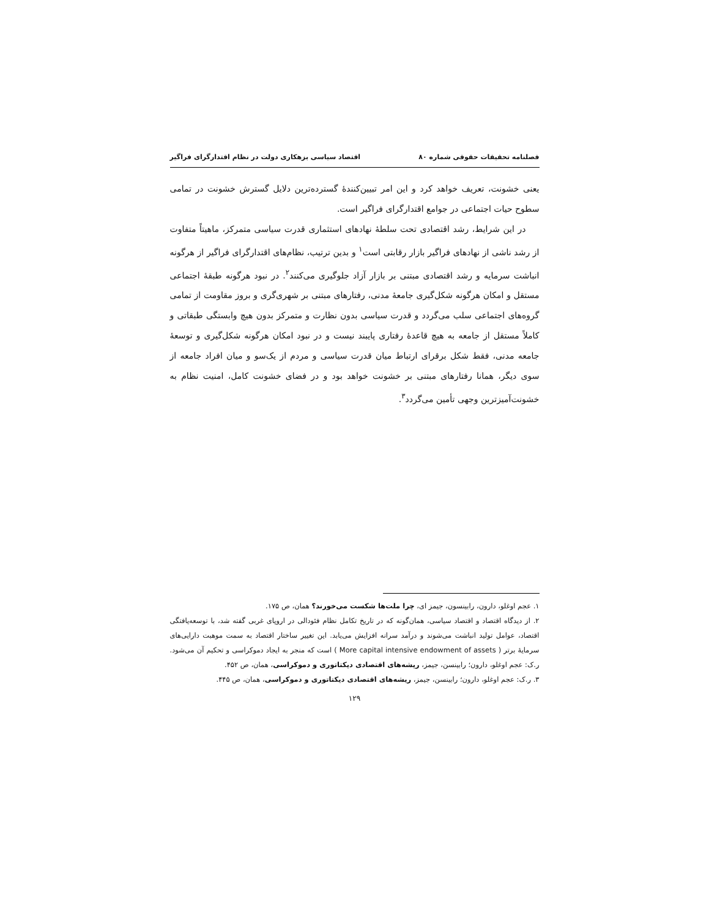فصلنامه تحقیقات حقوقی شماره ۸۰ اقتصاد سیاسی بزهکاری دولت در نظام اقتدارگرای فراگیر
یعنی خشونت، تعریف خواهد کرد و این امر تبیین‌کنندهٔ گسترده‌ترین دلایل گسترش خشونت در تمامی سطوح حیات اجتماعی در جوامع اقتدارگرای فراگیر است.
در این شرایط، رشد اقتصادی تحت سلطهٔ نهادهای استثماری قدرت سیاسی متمرکز، ماهیتاً متفاوت از رشد ناشی از نهادهای فراگیر بازار رقابتی است<sup>۱</sup> و بدین ترتیب، نظام‌های اقتدارگرای فراگیر از هرگونه انباشت سرمایه و رشد اقتصادی مبتنی بر بازار آزاد جلوگیری می‌کنند<sup>۲</sup>. در نبود هرگونه طبقهٔ اجتماعی مستقل و امکان هرگونه شکل‌گیری جامعهٔ مدنی، رفتارهای مبتنی بر شهری‌گری و بروز مقاومت از تمامی گروه‌های اجتماعی سلب می‌گردد و قدرت سیاسی بدون نظارت و متمرکز بدون هیچ وابستگی طبقاتی و کاملاً مستقل از جامعه به هیچ قاعدهٔ رفتاری پایبند نیست و در نبود امکان هرگونه شکل‌گیری و توسعهٔ جامعه مدنی، فقط شکل برقرای ارتباط میان قدرت سیاسی و مردم از یک‌سو و میان افراد جامعه از سوی دیگر، همانا رفتارهای مبتنی بر خشونت خواهد بود و در فضای خشونت کامل، امنیت نظام به خشونت‌آمیزترین وجهی تأمین می‌گردد<sup>۳</sup>.
۱. عجم اوغلو، دارون، رابینسون، جیمز ای، چرا ملت‌ها شکست می‌خورند؟ همان، ص ۱۷۵.
۲. از دیدگاه اقتصاد و اقتصاد سیاسی، همان‌گونه که در تاریخ تکامل نظام فئودالی در اروپای غربی گفته شد، با توسعه‌یافتگی اقتصاد، عوامل تولید انباشت می‌شوند و درآمد سرانه افزایش می‌یابد. این تغییر ساختار اقتصاد به سمت موهبت دارایی‌های سرمایهٔ برتر ( More capital intensive endowment of assets ) است که منجر به ایجاد دموکراسی و تحکیم آن می‌شود. ر.ک: عجم اوغلو، دارون؛ رابینسن، جیمز، ریشه‌های اقتصادی دیکتاتوری و دموکراسی، همان، ص ۴۵۲.
۳. ر.ک: عجم اوغلو، دارون؛ رابینسن، جیمز، ریشه‌های اقتصادی دیکتاتوری و دموکراسی، همان، ص ۴۴۵.
۱۲۹